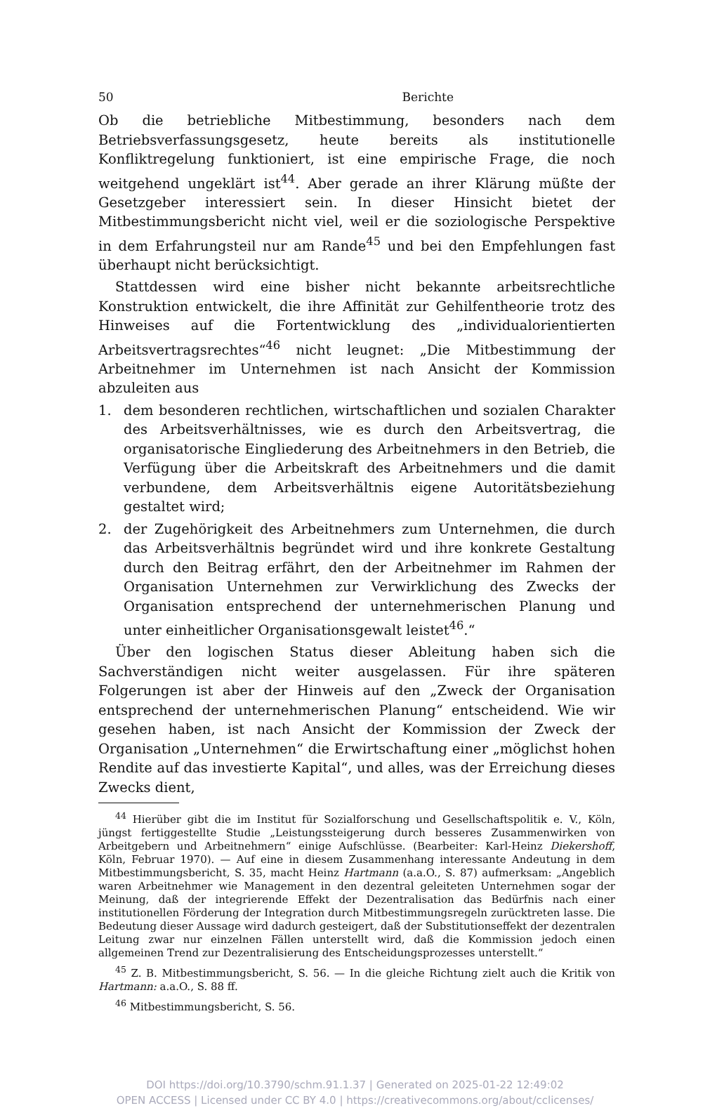50 Berichte
Ob die betriebliche Mitbestimmung, besonders nach dem Betriebsverfassungsgesetz, heute bereits als institutionelle Konfliktregelung funktioniert, ist eine empirische Frage, die noch weitgehend ungeklärt ist<sup>44</sup>. Aber gerade an ihrer Klärung müßte der Gesetzgeber interessiert sein. In dieser Hinsicht bietet der Mitbestimmungsbericht nicht viel, weil er die soziologische Perspektive in dem Erfahrungsteil nur am Rande<sup>45</sup> und bei den Empfehlungen fast überhaupt nicht berücksichtigt.
Stattdessen wird eine bisher nicht bekannte arbeitsrechtliche Konstruktion entwickelt, die ihre Affinität zur Gehilfentheorie trotz des Hinweises auf die Fortentwicklung des „individualorientierten Arbeitsvertragsrechtes“<sup>46</sup> nicht leugnet: „Die Mitbestimmung der Arbeitnehmer im Unternehmen ist nach Ansicht der Kommission abzuleiten aus
1. dem besonderen rechtlichen, wirtschaftlichen und sozialen Charakter des Arbeitsverhältnisses, wie es durch den Arbeitsvertrag, die organisatorische Eingliederung des Arbeitnehmers in den Betrieb, die Verfügung über die Arbeitskraft des Arbeitnehmers und die damit verbundene, dem Arbeitsverhältnis eigene Autoritätsbeziehung gestaltet wird;
2. der Zugehörigkeit des Arbeitnehmers zum Unternehmen, die durch das Arbeitsverhältnis begründet wird und ihre konkrete Gestaltung durch den Beitrag erfährt, den der Arbeitnehmer im Rahmen der Organisation Unternehmen zur Verwirklichung des Zwecks der Organisation entsprechend der unternehmerischen Planung und unter einheitlicher Organisationsgewalt leistet<sup>46</sup>.“
Über den logischen Status dieser Ableitung haben sich die Sachverständigen nicht weiter ausgelassen. Für ihre späteren Folgerungen ist aber der Hinweis auf den „Zweck der Organisation entsprechend der unternehmerischen Planung“ entscheidend. Wie wir gesehen haben, ist nach Ansicht der Kommission der Zweck der Organisation „Unternehmen“ die Erwirtschaftung einer „möglichst hohen Rendite auf das investierte Kapital“, und alles, was der Erreichung dieses Zwecks dient,
<sup>44</sup> Hierüber gibt die im Institut für Sozialforschung und Gesellschaftspolitik e. V., Köln, jüngst fertiggestellte Studie „Leistungssteigerung durch besseres Zusammenwirken von Arbeitgebern und Arbeitnehmern“ einige Aufschlüsse. (Bearbeiter: Karl-Heinz Diekershoff, Köln, Februar 1970). — Auf eine in diesem Zusammenhang interessante Andeutung in dem Mitbestimmungsbericht, S. 35, macht Heinz Hartmann (a.a.O., S. 87) aufmerksam: „Angeblich waren Arbeitnehmer wie Management in den dezentral geleiteten Unternehmen sogar der Meinung, daß der integrierende Effekt der Dezentralisation das Bedürfnis nach einer institutionellen Förderung der Integration durch Mitbestimmungsregeln zurücktreten lasse. Die Bedeutung dieser Aussage wird dadurch gesteigert, daß der Substitutionseffekt der dezentralen Leitung zwar nur einzelnen Fällen unterstellt wird, daß die Kommission jedoch einen allgemeinen Trend zur Dezentralisierung des Entscheidungsprozesses unterstellt.“
<sup>45</sup> Z. B. Mitbestimmungsbericht, S. 56. — In die gleiche Richtung zielt auch die Kritik von Hartmann: a.a.O., S. 88 ff.
<sup>46</sup> Mitbestimmungsbericht, S. 56.
DOI https://doi.org/10.3790/schm.91.1.37 | Generated on 2025-01-22 12:49:02
OPEN ACCESS | Licensed under CC BY 4.0 | https://creativecommons.org/about/cclicenses/